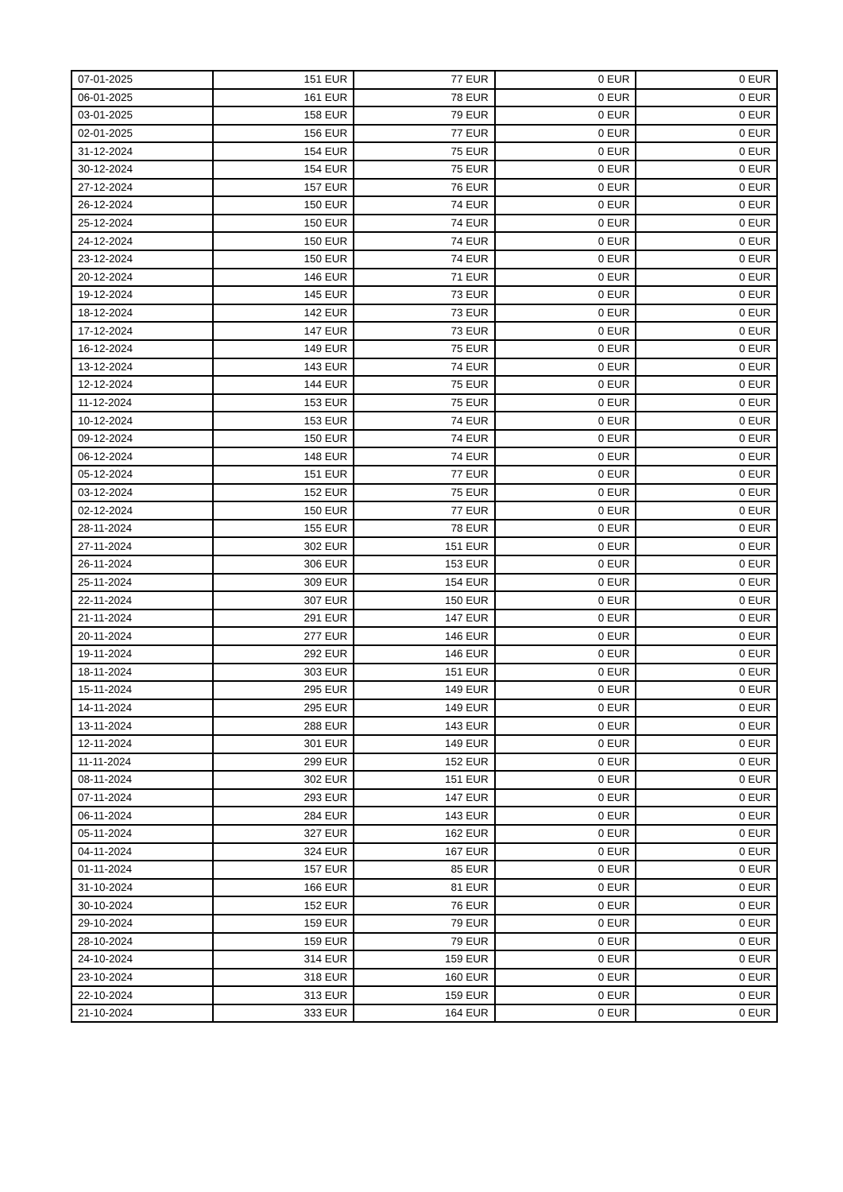| 07-01-2025 | 151 EUR | 77 EUR | 0 EUR | 0 EUR |
| 06-01-2025 | 161 EUR | 78 EUR | 0 EUR | 0 EUR |
| 03-01-2025 | 158 EUR | 79 EUR | 0 EUR | 0 EUR |
| 02-01-2025 | 156 EUR | 77 EUR | 0 EUR | 0 EUR |
| 31-12-2024 | 154 EUR | 75 EUR | 0 EUR | 0 EUR |
| 30-12-2024 | 154 EUR | 75 EUR | 0 EUR | 0 EUR |
| 27-12-2024 | 157 EUR | 76 EUR | 0 EUR | 0 EUR |
| 26-12-2024 | 150 EUR | 74 EUR | 0 EUR | 0 EUR |
| 25-12-2024 | 150 EUR | 74 EUR | 0 EUR | 0 EUR |
| 24-12-2024 | 150 EUR | 74 EUR | 0 EUR | 0 EUR |
| 23-12-2024 | 150 EUR | 74 EUR | 0 EUR | 0 EUR |
| 20-12-2024 | 146 EUR | 71 EUR | 0 EUR | 0 EUR |
| 19-12-2024 | 145 EUR | 73 EUR | 0 EUR | 0 EUR |
| 18-12-2024 | 142 EUR | 73 EUR | 0 EUR | 0 EUR |
| 17-12-2024 | 147 EUR | 73 EUR | 0 EUR | 0 EUR |
| 16-12-2024 | 149 EUR | 75 EUR | 0 EUR | 0 EUR |
| 13-12-2024 | 143 EUR | 74 EUR | 0 EUR | 0 EUR |
| 12-12-2024 | 144 EUR | 75 EUR | 0 EUR | 0 EUR |
| 11-12-2024 | 153 EUR | 75 EUR | 0 EUR | 0 EUR |
| 10-12-2024 | 153 EUR | 74 EUR | 0 EUR | 0 EUR |
| 09-12-2024 | 150 EUR | 74 EUR | 0 EUR | 0 EUR |
| 06-12-2024 | 148 EUR | 74 EUR | 0 EUR | 0 EUR |
| 05-12-2024 | 151 EUR | 77 EUR | 0 EUR | 0 EUR |
| 03-12-2024 | 152 EUR | 75 EUR | 0 EUR | 0 EUR |
| 02-12-2024 | 150 EUR | 77 EUR | 0 EUR | 0 EUR |
| 28-11-2024 | 155 EUR | 78 EUR | 0 EUR | 0 EUR |
| 27-11-2024 | 302 EUR | 151 EUR | 0 EUR | 0 EUR |
| 26-11-2024 | 306 EUR | 153 EUR | 0 EUR | 0 EUR |
| 25-11-2024 | 309 EUR | 154 EUR | 0 EUR | 0 EUR |
| 22-11-2024 | 307 EUR | 150 EUR | 0 EUR | 0 EUR |
| 21-11-2024 | 291 EUR | 147 EUR | 0 EUR | 0 EUR |
| 20-11-2024 | 277 EUR | 146 EUR | 0 EUR | 0 EUR |
| 19-11-2024 | 292 EUR | 146 EUR | 0 EUR | 0 EUR |
| 18-11-2024 | 303 EUR | 151 EUR | 0 EUR | 0 EUR |
| 15-11-2024 | 295 EUR | 149 EUR | 0 EUR | 0 EUR |
| 14-11-2024 | 295 EUR | 149 EUR | 0 EUR | 0 EUR |
| 13-11-2024 | 288 EUR | 143 EUR | 0 EUR | 0 EUR |
| 12-11-2024 | 301 EUR | 149 EUR | 0 EUR | 0 EUR |
| 11-11-2024 | 299 EUR | 152 EUR | 0 EUR | 0 EUR |
| 08-11-2024 | 302 EUR | 151 EUR | 0 EUR | 0 EUR |
| 07-11-2024 | 293 EUR | 147 EUR | 0 EUR | 0 EUR |
| 06-11-2024 | 284 EUR | 143 EUR | 0 EUR | 0 EUR |
| 05-11-2024 | 327 EUR | 162 EUR | 0 EUR | 0 EUR |
| 04-11-2024 | 324 EUR | 167 EUR | 0 EUR | 0 EUR |
| 01-11-2024 | 157 EUR | 85 EUR | 0 EUR | 0 EUR |
| 31-10-2024 | 166 EUR | 81 EUR | 0 EUR | 0 EUR |
| 30-10-2024 | 152 EUR | 76 EUR | 0 EUR | 0 EUR |
| 29-10-2024 | 159 EUR | 79 EUR | 0 EUR | 0 EUR |
| 28-10-2024 | 159 EUR | 79 EUR | 0 EUR | 0 EUR |
| 24-10-2024 | 314 EUR | 159 EUR | 0 EUR | 0 EUR |
| 23-10-2024 | 318 EUR | 160 EUR | 0 EUR | 0 EUR |
| 22-10-2024 | 313 EUR | 159 EUR | 0 EUR | 0 EUR |
| 21-10-2024 | 333 EUR | 164 EUR | 0 EUR | 0 EUR |